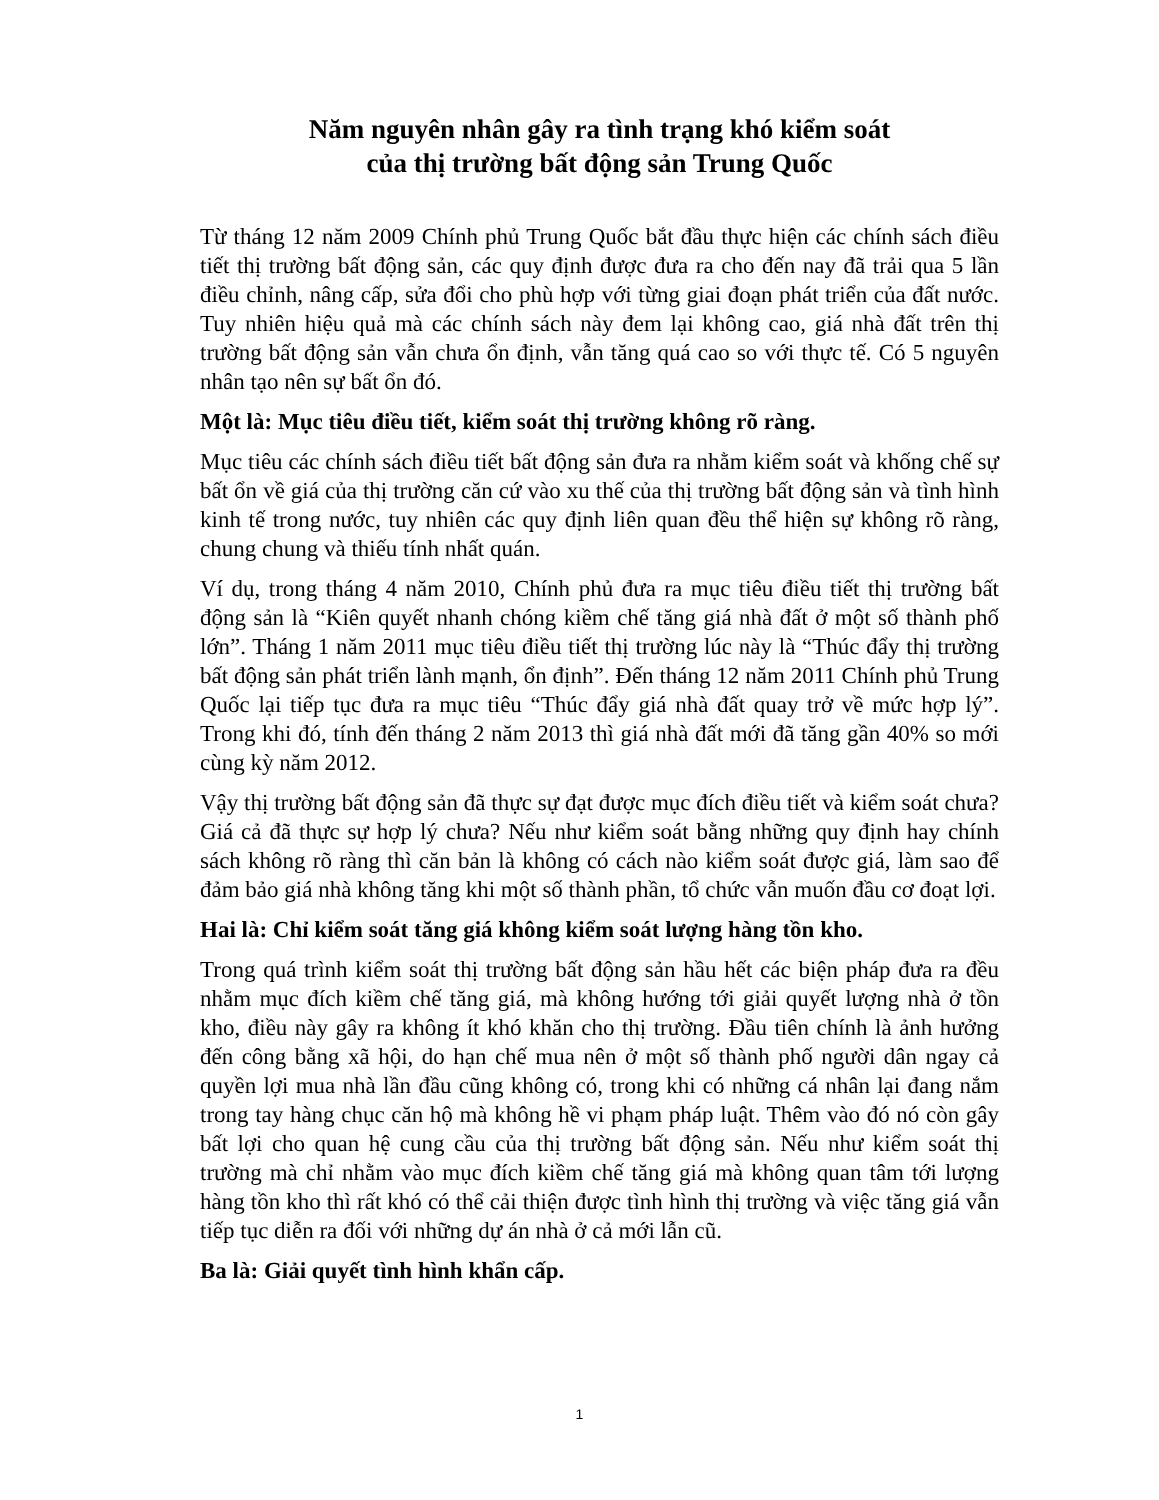Năm nguyên nhân gây ra tình trạng khó kiểm soát
của thị trường bất động sản Trung Quốc
Từ tháng 12 năm 2009 Chính phủ Trung Quốc bắt đầu thực hiện các chính sách điều tiết thị trường bất động sản, các quy định được đưa ra cho đến nay đã trải qua 5 lần điều chỉnh, nâng cấp, sửa đổi cho phù hợp với từng giai đoạn phát triển của đất nước. Tuy nhiên hiệu quả mà các chính sách này đem lại không cao, giá nhà đất trên thị trường bất động sản vẫn chưa ổn định, vẫn tăng quá cao so với thực tế. Có 5 nguyên nhân tạo nên sự bất ổn đó.
Một là: Mục tiêu điều tiết, kiểm soát thị trường không rõ ràng.
Mục tiêu các chính sách điều tiết bất động sản đưa ra nhằm kiểm soát và khống chế sự bất ổn về giá của thị trường căn cứ vào xu thế của thị trường bất động sản và tình hình kinh tế trong nước, tuy nhiên các quy định liên quan đều thể hiện sự không rõ ràng, chung chung và thiếu tính nhất quán.
Ví dụ, trong tháng 4 năm 2010, Chính phủ đưa ra mục tiêu điều tiết thị trường bất động sản là “Kiên quyết nhanh chóng kiềm chế tăng giá nhà đất ở một số thành phố lớn”. Tháng 1 năm 2011 mục tiêu điều tiết thị trường lúc này là “Thúc đẩy thị trường bất động sản phát triển lành mạnh, ổn định”. Đến tháng 12 năm 2011 Chính phủ Trung Quốc lại tiếp tục đưa ra mục tiêu “Thúc đẩy giá nhà đất quay trở về mức hợp lý”. Trong khi đó, tính đến tháng 2 năm 2013 thì giá nhà đất mới đã tăng gần 40% so mới cùng kỳ năm 2012.
Vậy thị trường bất động sản đã thực sự đạt được mục đích điều tiết và kiểm soát chưa? Giá cả đã thực sự hợp lý chưa? Nếu như kiểm soát bằng những quy định hay chính sách không rõ ràng thì căn bản là không có cách nào kiểm soát được giá, làm sao để đảm bảo giá nhà không tăng khi một số thành phần, tổ chức vẫn muốn đầu cơ đoạt lợi.
Hai là: Chỉ kiểm soát tăng giá không kiểm soát lượng hàng tồn kho.
Trong quá trình kiểm soát thị trường bất động sản hầu hết các biện pháp đưa ra đều nhằm mục đích kiềm chế tăng giá, mà không hướng tới giải quyết lượng nhà ở tồn kho, điều này gây ra không ít khó khăn cho thị trường. Đầu tiên chính là ảnh hưởng đến công bằng xã hội, do hạn chế mua nên ở một số thành phố người dân ngay cả quyền lợi mua nhà lần đầu cũng không có, trong khi có những cá nhân lại đang nắm trong tay hàng chục căn hộ mà không hề vi phạm pháp luật. Thêm vào đó nó còn gây bất lợi cho quan hệ cung cầu của thị trường bất động sản. Nếu như kiểm soát thị trường mà chỉ nhằm vào mục đích kiềm chế tăng giá mà không quan tâm tới lượng hàng tồn kho thì rất khó có thể cải thiện được tình hình thị trường và việc tăng giá vẫn tiếp tục diễn ra đối với những dự án nhà ở cả mới lẫn cũ.
Ba là: Giải quyết tình hình khẩn cấp.
1